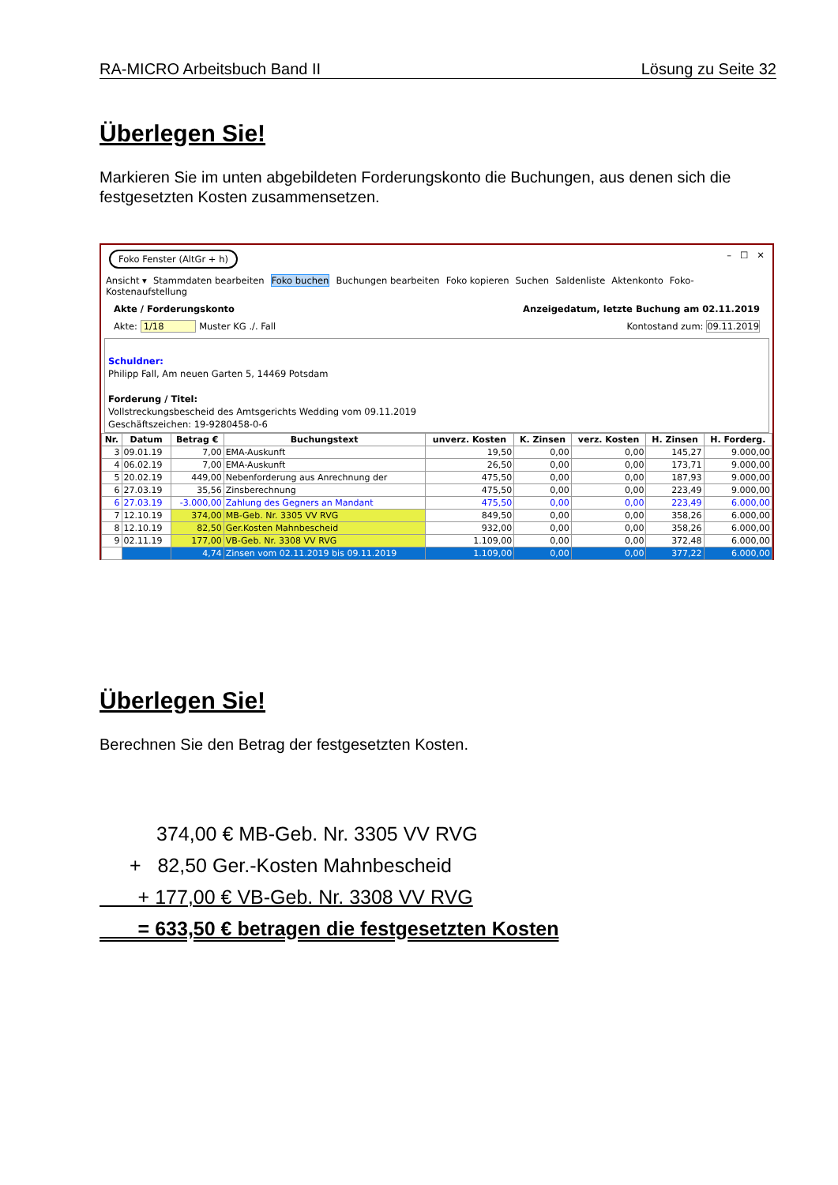RA-MICRO Arbeitsbuch Band II Lösung zu Seite 32
Überlegen Sie!
Markieren Sie im unten abgebildeten Forderungskonto die Buchungen, aus denen sich die festgesetzten Kosten zusammensetzen.
Foko Fenster (AltGr + h) – ☐ ✕
Ansicht ▾ Stammdaten bearbeiten Foko buchen Buchungen bearbeiten Foko kopieren Suchen Saldenliste Aktenkonto Foko-Kostenaufstellung
Akte / Forderungskonto Anzeigedatum, letzte Buchung am 02.11.2019
Akte: 1/18 Muster KG ./. Fall Kontostand zum: 09.11.2019
Schuldner:
Philipp Fall, Am neuen Garten 5, 14469 Potsdam
Forderung / Titel:
Vollstreckungsbescheid des Amtsgerichts Wedding vom 09.11.2019
Geschäftszeichen: 19-9280458-0-6
| Nr. | Datum | Betrag € | Buchungstext | unverz. Kosten | K. Zinsen | verz. Kosten | H. Zinsen | H. Forderg. |
| --- | --- | --- | --- | --- | --- | --- | --- | --- |
| 3 | 09.01.19 | 7,00 | EMA-Auskunft | 19,50 | 0,00 | 0,00 | 145,27 | 9.000,00 |
| 4 | 06.02.19 | 7,00 | EMA-Auskunft | 26,50 | 0,00 | 0,00 | 173,71 | 9.000,00 |
| 5 | 20.02.19 | 449,00 | Nebenforderung aus Anrechnung der | 475,50 | 0,00 | 0,00 | 187,93 | 9.000,00 |
| 6 | 27.03.19 | 35,56 | Zinsberechnung | 475,50 | 0,00 | 0,00 | 223,49 | 9.000,00 |
| 6 | 27.03.19 | -3.000,00 | Zahlung des Gegners an Mandant | 475,50 | 0,00 | 0,00 | 223,49 | 6.000,00 |
| 7 | 12.10.19 | 374,00 | MB-Geb. Nr. 3305 VV RVG | 849,50 | 0,00 | 0,00 | 358,26 | 6.000,00 |
| 8 | 12.10.19 | 82,50 | Ger.Kosten Mahnbescheid | 932,00 | 0,00 | 0,00 | 358,26 | 6.000,00 |
| 9 | 02.11.19 | 177,00 | VB-Geb. Nr. 3308 VV RVG | 1.109,00 | 0,00 | 0,00 | 372,48 | 6.000,00 |
| | | 4,74 | Zinsen vom 02.11.2019 bis 09.11.2019 | 1.109,00 | 0,00 | 0,00 | 377,22 | 6.000,00 |
Überlegen Sie!
Berechnen Sie den Betrag der festgesetzten Kosten.
374,00 € MB-Geb. Nr. 3305 VV RVG
+ 82,50 Ger.-Kosten Mahnbescheid
+ 177,00 € VB-Geb. Nr. 3308 VV RVG
= 633,50 € betragen die festgesetzten Kosten